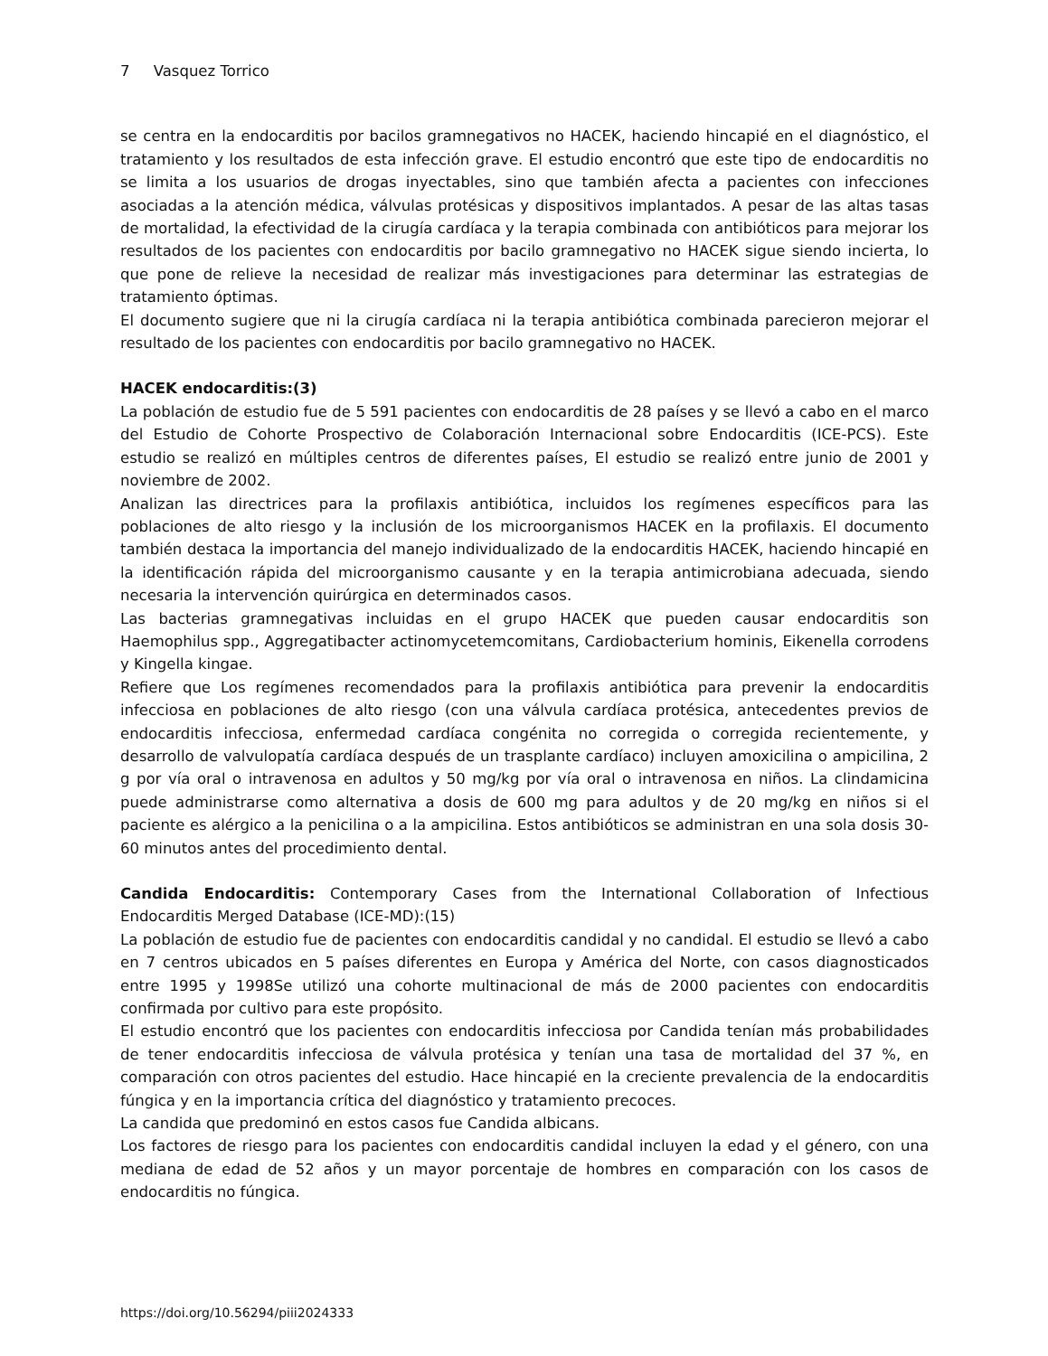7 Vasquez Torrico
se centra en la endocarditis por bacilos gramnegativos no HACEK, haciendo hincapié en el diagnóstico, el tratamiento y los resultados de esta infección grave. El estudio encontró que este tipo de endocarditis no se limita a los usuarios de drogas inyectables, sino que también afecta a pacientes con infecciones asociadas a la atención médica, válvulas protésicas y dispositivos implantados. A pesar de las altas tasas de mortalidad, la efectividad de la cirugía cardíaca y la terapia combinada con antibióticos para mejorar los resultados de los pacientes con endocarditis por bacilo gramnegativo no HACEK sigue siendo incierta, lo que pone de relieve la necesidad de realizar más investigaciones para determinar las estrategias de tratamiento óptimas.
El documento sugiere que ni la cirugía cardíaca ni la terapia antibiótica combinada parecieron mejorar el resultado de los pacientes con endocarditis por bacilo gramnegativo no HACEK.
HACEK endocarditis:(3)
La población de estudio fue de 5 591 pacientes con endocarditis de 28 países y se llevó a cabo en el marco del Estudio de Cohorte Prospectivo de Colaboración Internacional sobre Endocarditis (ICE-PCS). Este estudio se realizó en múltiples centros de diferentes países, El estudio se realizó entre junio de 2001 y noviembre de 2002.
Analizan las directrices para la profilaxis antibiótica, incluidos los regímenes específicos para las poblaciones de alto riesgo y la inclusión de los microorganismos HACEK en la profilaxis. El documento también destaca la importancia del manejo individualizado de la endocarditis HACEK, haciendo hincapié en la identificación rápida del microorganismo causante y en la terapia antimicrobiana adecuada, siendo necesaria la intervención quirúrgica en determinados casos.
Las bacterias gramnegativas incluidas en el grupo HACEK que pueden causar endocarditis son Haemophilus spp., Aggregatibacter actinomycetemcomitans, Cardiobacterium hominis, Eikenella corrodens y Kingella kingae.
Refiere que Los regímenes recomendados para la profilaxis antibiótica para prevenir la endocarditis infecciosa en poblaciones de alto riesgo (con una válvula cardíaca protésica, antecedentes previos de endocarditis infecciosa, enfermedad cardíaca congénita no corregida o corregida recientemente, y desarrollo de valvulopatía cardíaca después de un trasplante cardíaco) incluyen amoxicilina o ampicilina, 2 g por vía oral o intravenosa en adultos y 50 mg/kg por vía oral o intravenosa en niños. La clindamicina puede administrarse como alternativa a dosis de 600 mg para adultos y de 20 mg/kg en niños si el paciente es alérgico a la penicilina o a la ampicilina. Estos antibióticos se administran en una sola dosis 30-60 minutos antes del procedimiento dental.
Candida Endocarditis: Contemporary Cases from the International Collaboration of Infectious Endocarditis Merged Database (ICE-MD):(15)
La población de estudio fue de pacientes con endocarditis candidal y no candidal. El estudio se llevó a cabo en 7 centros ubicados en 5 países diferentes en Europa y América del Norte, con casos diagnosticados entre 1995 y 1998Se utilizó una cohorte multinacional de más de 2000 pacientes con endocarditis confirmada por cultivo para este propósito.
El estudio encontró que los pacientes con endocarditis infecciosa por Candida tenían más probabilidades de tener endocarditis infecciosa de válvula protésica y tenían una tasa de mortalidad del 37 %, en comparación con otros pacientes del estudio. Hace hincapié en la creciente prevalencia de la endocarditis fúngica y en la importancia crítica del diagnóstico y tratamiento precoces.
La candida que predominó en estos casos fue Candida albicans.
Los factores de riesgo para los pacientes con endocarditis candidal incluyen la edad y el género, con una mediana de edad de 52 años y un mayor porcentaje de hombres en comparación con los casos de endocarditis no fúngica.
https://doi.org/10.56294/piii2024333